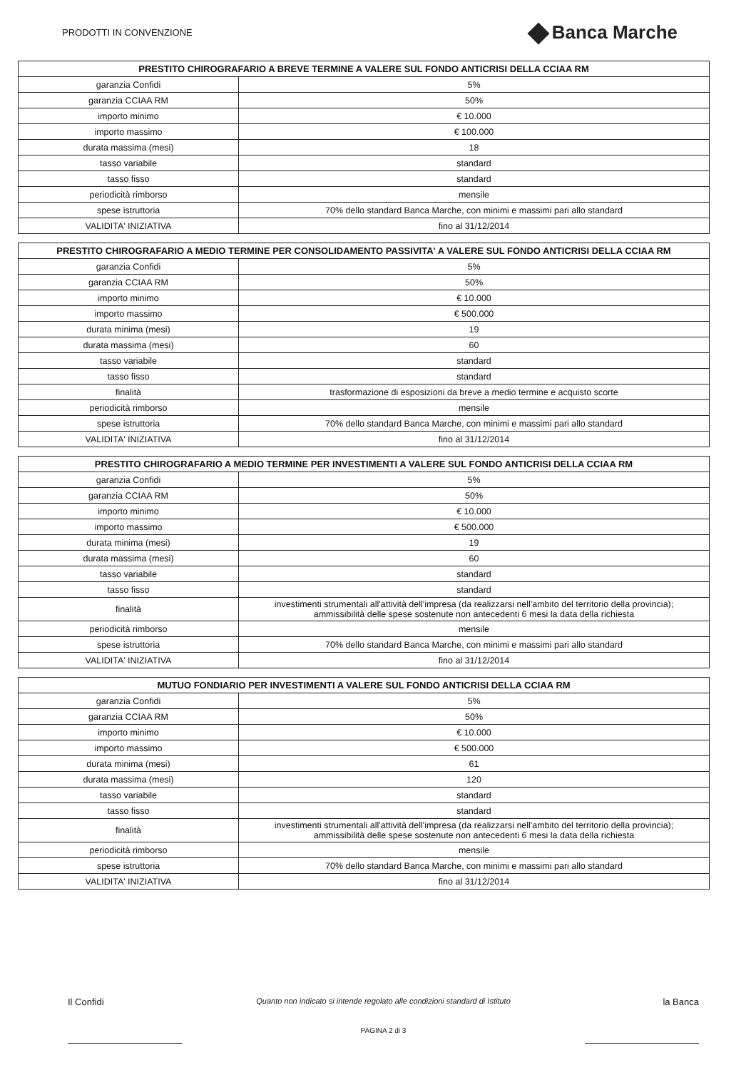PRODOTTI IN CONVENZIONE
Banca Marche
| PRESTITO CHIROGRAFARIO A BREVE TERMINE A VALERE SUL FONDO ANTICRISI DELLA CCIAA RM | |
| --- | --- |
| garanzia Confidi | 5% |
| garanzia CCIAA RM | 50% |
| importo minimo | € 10.000 |
| importo massimo | € 100.000 |
| durata massima (mesi) | 18 |
| tasso variabile | standard |
| tasso fisso | standard |
| periodicità rimborso | mensile |
| spese istruttoria | 70% dello standard Banca Marche, con minimi e massimi pari allo standard |
| VALIDITA' INIZIATIVA | fino al 31/12/2014 |
| PRESTITO CHIROGRAFARIO A MEDIO TERMINE PER CONSOLIDAMENTO PASSIVITA' A VALERE SUL FONDO ANTICRISI DELLA CCIAA RM | |
| --- | --- |
| garanzia Confidi | 5% |
| garanzia CCIAA RM | 50% |
| importo minimo | € 10.000 |
| importo massimo | € 500.000 |
| durata minima (mesi) | 19 |
| durata massima (mesi) | 60 |
| tasso variabile | standard |
| tasso fisso | standard |
| finalità | trasformazione di esposizioni da breve a medio termine e acquisto scorte |
| periodicità rimborso | mensile |
| spese istruttoria | 70% dello standard Banca Marche, con minimi e massimi pari allo standard |
| VALIDITA' INIZIATIVA | fino al 31/12/2014 |
| PRESTITO CHIROGRAFARIO A MEDIO TERMINE PER INVESTIMENTI A VALERE SUL FONDO ANTICRISI DELLA CCIAA RM | |
| --- | --- |
| garanzia Confidi | 5% |
| garanzia CCIAA RM | 50% |
| importo minimo | € 10.000 |
| importo massimo | € 500.000 |
| durata minima (mesi) | 19 |
| durata massima (mesi) | 60 |
| tasso variabile | standard |
| tasso fisso | standard |
| finalità | investimenti strumentali all'attività dell'impresa (da realizzarsi nell'ambito del territorio della provincia); ammissibilità delle spese sostenute non antecedenti 6 mesi la data della richiesta |
| periodicità rimborso | mensile |
| spese istruttoria | 70% dello standard Banca Marche, con minimi e massimi pari allo standard |
| VALIDITA' INIZIATIVA | fino al 31/12/2014 |
| MUTUO FONDIARIO PER INVESTIMENTI A VALERE SUL FONDO ANTICRISI DELLA CCIAA RM | |
| --- | --- |
| garanzia Confidi | 5% |
| garanzia CCIAA RM | 50% |
| importo minimo | € 10.000 |
| importo massimo | € 500.000 |
| durata minima (mesi) | 61 |
| durata massima (mesi) | 120 |
| tasso variabile | standard |
| tasso fisso | standard |
| finalità | investimenti strumentali all'attività dell'impresa (da realizzarsi nell'ambito del territorio della provincia); ammissibilità delle spese sostenute non antecedenti 6 mesi la data della richiesta |
| periodicità rimborso | mensile |
| spese istruttoria | 70% dello standard Banca Marche, con minimi e massimi pari allo standard |
| VALIDITA' INIZIATIVA | fino al 31/12/2014 |
Il Confidi
Quanto non indicato si intende regolato alle condizioni standard di Istituto
PAGINA 2 di 3
la Banca